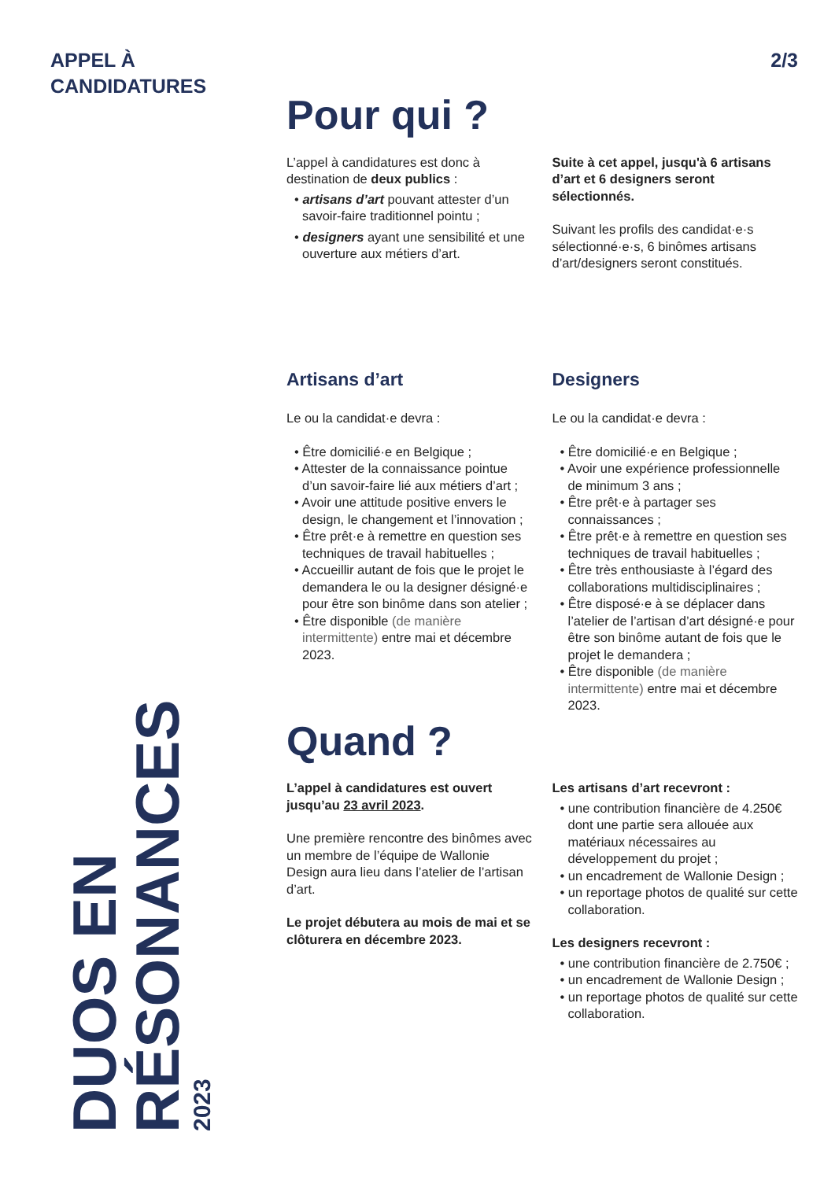APPEL À
CANDIDATURES
2/3
DUOS EN RÉSONANCES
2023
Pour qui ?
L’appel à candidatures est donc à destination de deux publics :
• artisans d’art pouvant attester d’un savoir-faire traditionnel pointu ;
• designers ayant une sensibilité et une ouverture aux métiers d’art.
Suite à cet appel, jusqu'à 6 artisans d’art et 6 designers seront sélectionnés.
Suivant les profils des candidat·e·s sélectionné·e·s, 6 binômes artisans d’art/designers seront constitués.
Artisans d’art
Le ou la candidat·e devra :
• Être domicilié·e en Belgique ;
• Attester de la connaissance pointue d’un savoir-faire lié aux métiers d’art ;
• Avoir une attitude positive envers le design, le changement et l’innovation ;
• Être prêt·e à remettre en question ses techniques de travail habituelles ;
• Accueillir autant de fois que le projet le demandera le ou la designer désigné·e pour être son binôme dans son atelier ;
• Être disponible (de manière intermittente) entre mai et décembre 2023.
Designers
Le ou la candidat·e devra :
• Être domicilié·e en Belgique ;
• Avoir une expérience professionnelle de minimum 3 ans ;
• Être prêt·e à partager ses connaissances ;
• Être prêt·e à remettre en question ses techniques de travail habituelles ;
• Être très enthousiaste à l’égard des collaborations multidisciplinaires ;
• Être disposé·e à se déplacer dans l’atelier de l’artisan d’art désigné·e pour être son binôme autant de fois que le projet le demandera ;
• Être disponible (de manière intermittente) entre mai et décembre 2023.
Quand ?
L’appel à candidatures est ouvert jusqu’au 23 avril 2023.
Une première rencontre des binômes avec un membre de l’équipe de Wallonie Design aura lieu dans l’atelier de l’artisan d’art.
Le projet débutera au mois de mai et se clôturera en décembre 2023.
Les artisans d’art recevront :
• une contribution financière de 4.250€ dont une partie sera allouée aux matériaux nécessaires au développement du projet ;
• un encadrement de Wallonie Design ;
• un reportage photos de qualité sur cette collaboration.
Les designers recevront :
• une contribution financière de 2.750€ ;
• un encadrement de Wallonie Design ;
• un reportage photos de qualité sur cette collaboration.